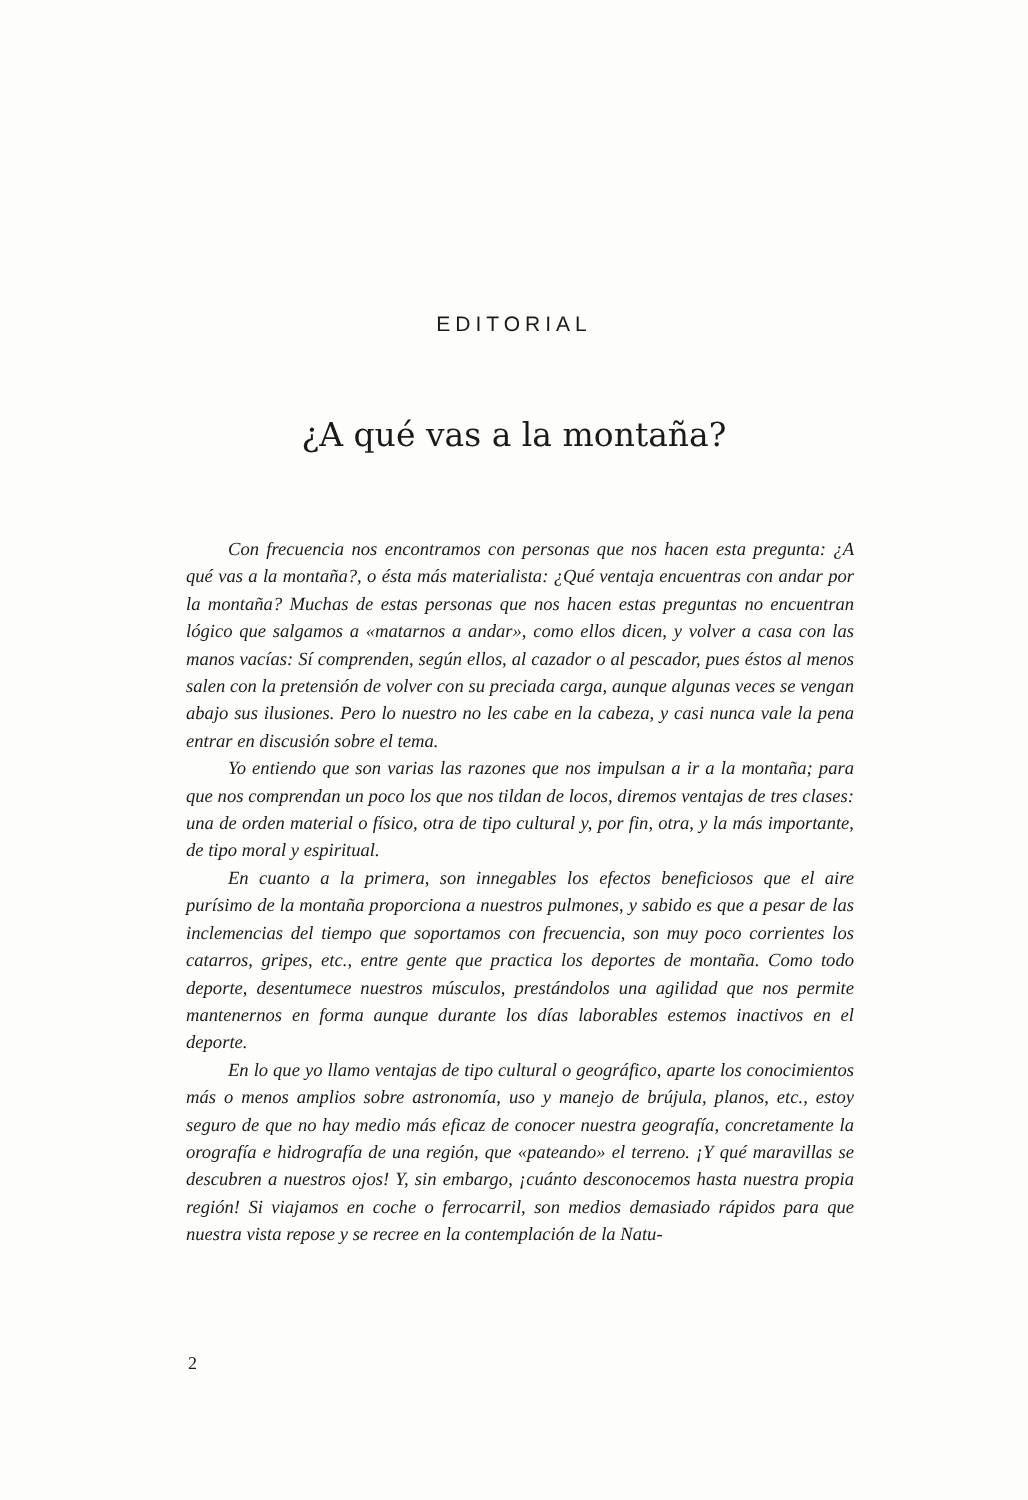EDITORIAL
¿A qué vas a la montaña?
Con frecuencia nos encontramos con personas que nos hacen esta pregunta: ¿A qué vas a la montaña?, o ésta más materialista: ¿Qué ventaja encuentras con andar por la montaña? Muchas de estas personas que nos hacen estas preguntas no encuentran lógico que salgamos a «matarnos a andar», como ellos dicen, y volver a casa con las manos vacías: Sí comprenden, según ellos, al cazador o al pescador, pues éstos al menos salen con la pretensión de volver con su preciada carga, aunque algunas veces se vengan abajo sus ilusiones. Pero lo nuestro no les cabe en la cabeza, y casi nunca vale la pena entrar en discusión sobre el tema.
Yo entiendo que son varias las razones que nos impulsan a ir a la montaña; para que nos comprendan un poco los que nos tildan de locos, diremos ventajas de tres clases: una de orden material o físico, otra de tipo cultural y, por fin, otra, y la más importante, de tipo moral y espiritual.
En cuanto a la primera, son innegables los efectos beneficiosos que el aire purísimo de la montaña proporciona a nuestros pulmones, y sabido es que a pesar de las inclemencias del tiempo que soportamos con frecuencia, son muy poco corrientes los catarros, gripes, etc., entre gente que practica los deportes de montaña. Como todo deporte, desentumece nuestros músculos, prestándolos una agilidad que nos permite mantenernos en forma aunque durante los días laborables estemos inactivos en el deporte.
En lo que yo llamo ventajas de tipo cultural o geográfico, aparte los conocimientos más o menos amplios sobre astronomía, uso y manejo de brújula, planos, etc., estoy seguro de que no hay medio más eficaz de conocer nuestra geografía, concretamente la orografía e hidrografía de una región, que «pateando» el terreno. ¡Y qué maravillas se descubren a nuestros ojos! Y, sin embargo, ¡cuánto desconocemos hasta nuestra propia región! Si viajamos en coche o ferrocarril, son medios demasiado rápidos para que nuestra vista repose y se recree en la contemplación de la Natu-
2